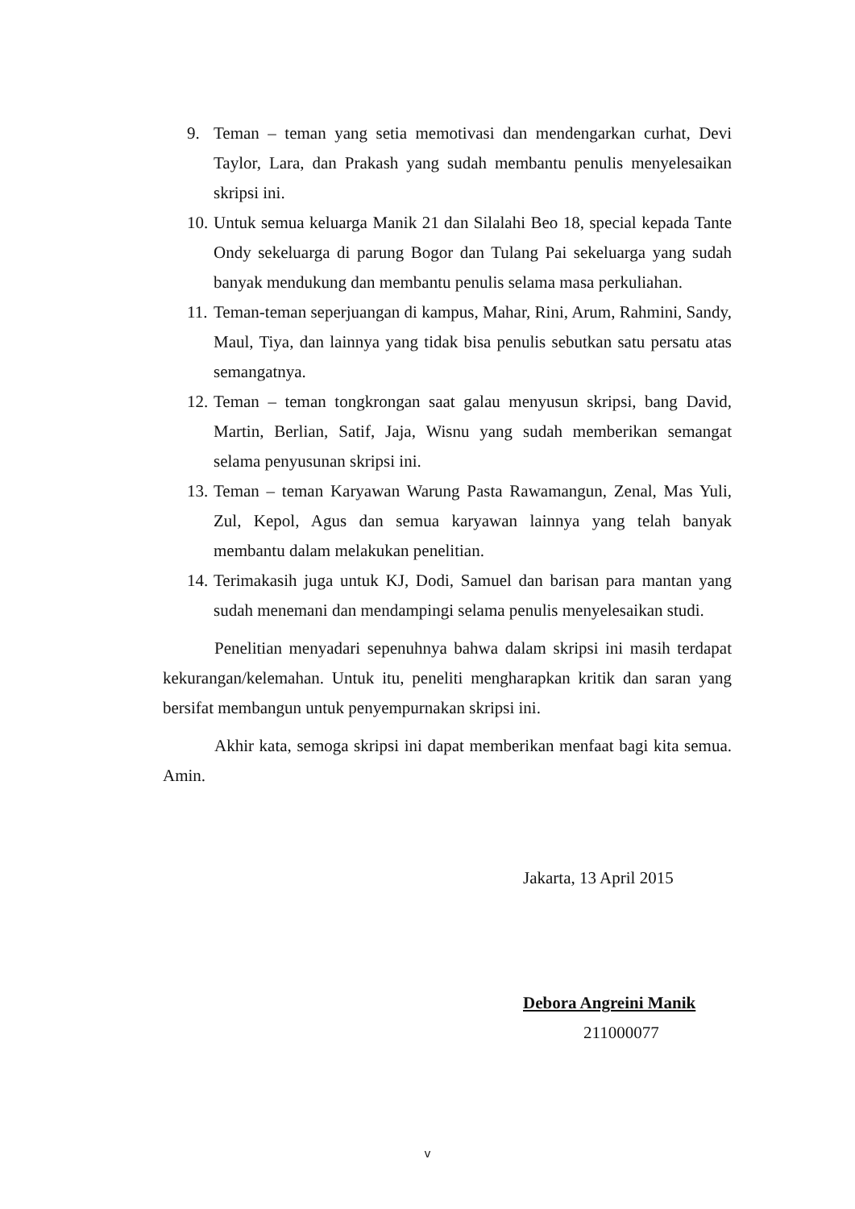9. Teman – teman yang setia memotivasi dan mendengarkan curhat, Devi Taylor, Lara, dan Prakash yang sudah membantu penulis menyelesaikan skripsi ini.
10. Untuk semua keluarga Manik 21 dan Silalahi Beo 18, special kepada Tante Ondy sekeluarga di parung Bogor dan Tulang Pai sekeluarga yang sudah banyak mendukung dan membantu penulis selama masa perkuliahan.
11. Teman-teman seperjuangan di kampus, Mahar, Rini, Arum, Rahmini, Sandy, Maul, Tiya, dan lainnya yang tidak bisa penulis sebutkan satu persatu atas semangatnya.
12. Teman – teman tongkrongan saat galau menyusun skripsi, bang David, Martin, Berlian, Satif, Jaja, Wisnu yang sudah memberikan semangat selama penyusunan skripsi ini.
13. Teman – teman Karyawan Warung Pasta Rawamangun, Zenal, Mas Yuli, Zul, Kepol, Agus dan semua karyawan lainnya yang telah banyak membantu dalam melakukan penelitian.
14. Terimakasih juga untuk KJ, Dodi, Samuel dan barisan para mantan yang sudah menemani dan mendampingi selama penulis menyelesaikan studi.
Penelitian menyadari sepenuhnya bahwa dalam skripsi ini masih terdapat kekurangan/kelemahan. Untuk itu, peneliti mengharapkan kritik dan saran yang bersifat membangun untuk penyempurnakan skripsi ini.
Akhir kata, semoga skripsi ini dapat memberikan menfaat bagi kita semua. Amin.
Jakarta, 13 April 2015
Debora Angreini Manik
211000077
v